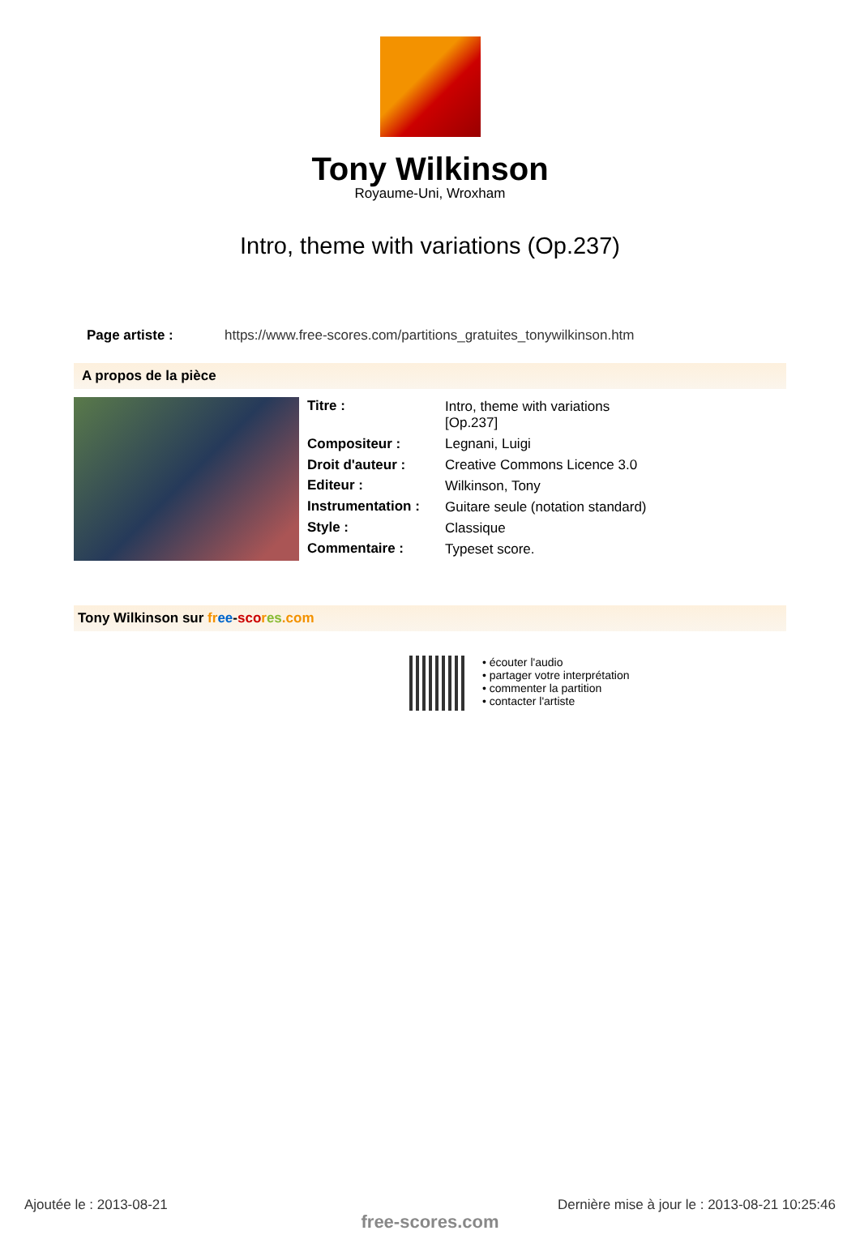Tony Wilkinson
Royaume-Uni, Wroxham
Intro, theme with variations (Op.237)
Page artiste : https://www.free-scores.com/partitions_gratuites_tonywilkinson.htm
A propos de la pièce
| Titre : | Intro, theme with variations [Op.237] |
| Compositeur : | Legnani, Luigi |
| Droit d'auteur : | Creative Commons Licence 3.0 |
| Editeur : | Wilkinson, Tony |
| Instrumentation : | Guitare seule (notation standard) |
| Style : | Classique |
| Commentaire : | Typeset score. |
Tony Wilkinson sur fr ee-sco res.com
• écouter l'audio
• partager votre interprétation
• commenter la partition
• contacter l'artiste
Ajoutée le : 2013-08-21 Dernière mise à jour le : 2013-08-21 10:25:46
free-scores.com